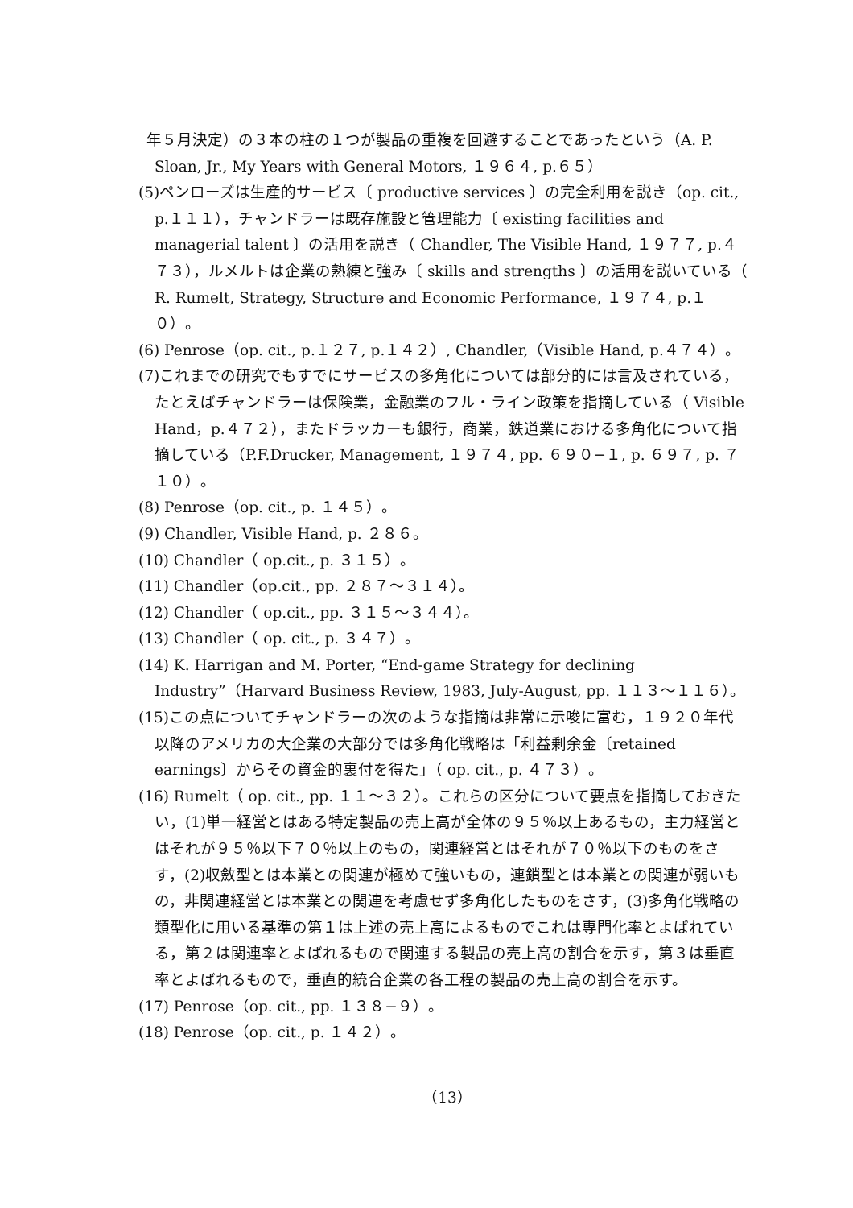年５月決定）の３本の柱の１つが製品の重複を回避することであったという（A. P. Sloan, Jr., My Years with General Motors, １９６４, p.６５）
(5) ペンローズは生産的サービス〔 productive services 〕の完全利用を説き（op. cit., p.１１１），チャンドラーは既存施設と管理能力〔 existing facilities and managerial talent 〕の活用を説き（ Chandler, The Visible Hand, １９７７, p.４７３），ルメルトは企業の熟練と強み〔 skills and strengths 〕の活用を説いている（ R. Rumelt, Strategy, Structure and Economic Performance, １９７４, p.１０）。
(6) Penrose（op. cit., p.１２７, p.１４２）, Chandler,（Visible Hand, p.４７４）。
(7) これまでの研究でもすでにサービスの多角化については部分的には言及されている，たとえばチャンドラーは保険業，金融業のフル・ライン政策を指摘している（ Visible Hand，p.４７２），またドラッカーも銀行，商業，鉄道業における多角化について指摘している（P.F.Drucker, Management, １９７４, pp. ６９０−１, p. ６９７, p. ７１０）。
(8) Penrose（op. cit., p. １４５）。
(9) Chandler, Visible Hand, p. ２８６。
(10) Chandler（ op.cit., p. ３１５）。
(11) Chandler（op.cit., pp. ２８７〜３１４）。
(12) Chandler（ op.cit., pp. ３１５〜３４４）。
(13) Chandler（ op. cit., p. ３４７）。
(14) K. Harrigan and M. Porter, “End-game Strategy for declining Industry”（Harvard Business Review, 1983, July-August, pp. １１３〜１１６）。
(15) この点についてチャンドラーの次のような指摘は非常に示唆に富む，１９２０年代以降のアメリカの大企業の大部分では多角化戦略は「利益剰余金〔retained earnings〕からその資金的裏付を得た」（ op. cit., p. ４７３）。
(16) Rumelt（ op. cit., pp. １１〜３２）。これらの区分について要点を指摘しておきたい，(1)単一経営とはある特定製品の売上高が全体の９５％以上あるもの，主力経営とはそれが９５％以下７０％以上のもの，関連経営とはそれが７０％以下のものをさす，(2)収斂型とは本業との関連が極めて強いもの，連鎖型とは本業との関連が弱いもの，非関連経営とは本業との関連を考慮せず多角化したものをさす，(3)多角化戦略の類型化に用いる基準の第１は上述の売上高によるものでこれは専門化率とよばれている，第２は関連率とよばれるもので関連する製品の売上高の割合を示す，第３は垂直率とよばれるもので，垂直的統合企業の各工程の製品の売上高の割合を示す。
(17) Penrose（op. cit., pp. １３８−９）。
(18) Penrose（op. cit., p. １４２）。
（13）